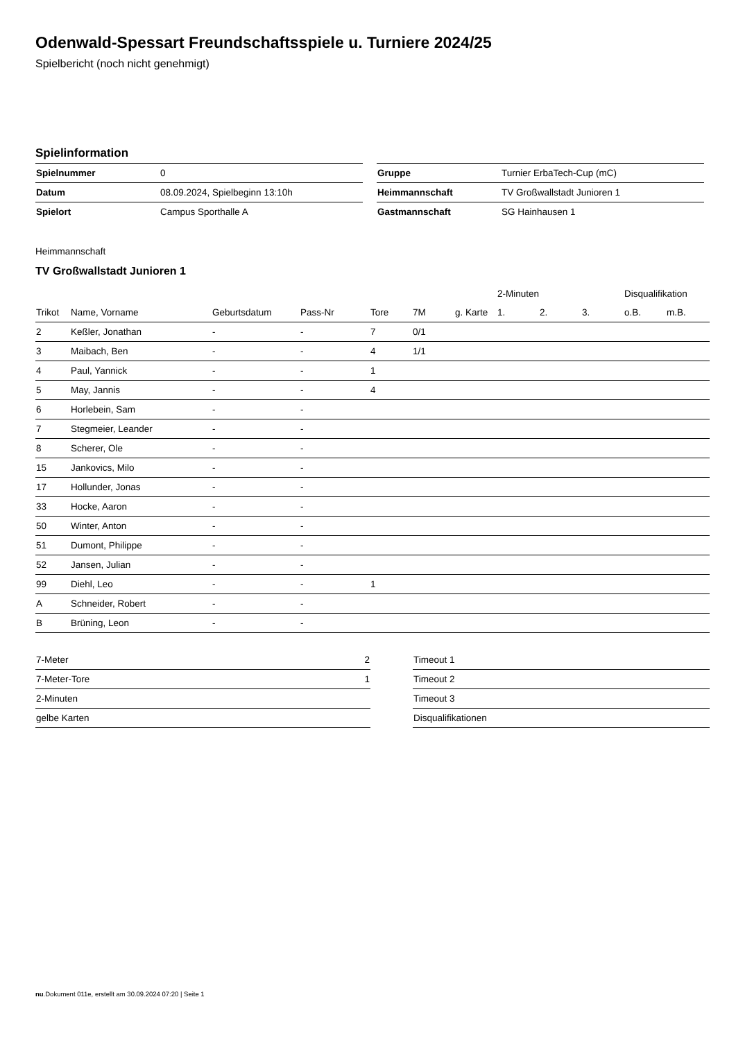Odenwald-Spessart Freundschaftsspiele u. Turniere 2024/25
Spielbericht (noch nicht genehmigt)
Spielinformation
| Spielnummer | 0 |
| Datum | 08.09.2024, Spielbeginn 13:10h |
| Spielort | Campus Sporthalle A |
| Gruppe | Turnier ErbaTech-Cup (mC) |
| Heimmannschaft | TV Großwallstadt Junioren 1 |
| Gastmannschaft | SG Hainhausen 1 |
Heimmannschaft
TV Großwallstadt Junioren 1
| | | | | | | | 2-Minuten | | | Disqualifikation | |
| --- | --- | --- | --- | --- | --- | --- | --- | --- | --- | --- | --- |
| Trikot | Name, Vorname | Geburtsdatum | Pass-Nr | Tore | 7M | g. Karte | 1. | 2. | 3. | o.B. | m.B. |
| 2 | Keßler, Jonathan | - | - | 7 | 0/1 | | | | | | |
| 3 | Maibach, Ben | - | - | 4 | 1/1 | | | | | | |
| 4 | Paul, Yannick | - | - | 1 | | | | | | | |
| 5 | May, Jannis | - | - | 4 | | | | | | | |
| 6 | Horlebein, Sam | - | - | | | | | | | | |
| 7 | Stegmeier, Leander | - | - | | | | | | | | |
| 8 | Scherer, Ole | - | - | | | | | | | | |
| 15 | Jankovics, Milo | - | - | | | | | | | | |
| 17 | Hollunder, Jonas | - | - | | | | | | | | |
| 33 | Hocke, Aaron | - | - | | | | | | | | |
| 50 | Winter, Anton | - | - | | | | | | | | |
| 51 | Dumont, Philippe | - | - | | | | | | | | |
| 52 | Jansen, Julian | - | - | | | | | | | | |
| 99 | Diehl, Leo | - | - | 1 | | | | | | | |
| A | Schneider, Robert | - | - | | | | | | | | |
| B | Brüning, Leon | - | - | | | | | | | | |
| 7-Meter | 2 |
| 7-Meter-Tore | 1 |
| 2-Minuten | |
| gelbe Karten | |
| Timeout 1 |
| Timeout 2 |
| Timeout 3 |
| Disqualifikationen |
nu.Dokument 011e, erstellt am 30.09.2024 07:20 | Seite 1